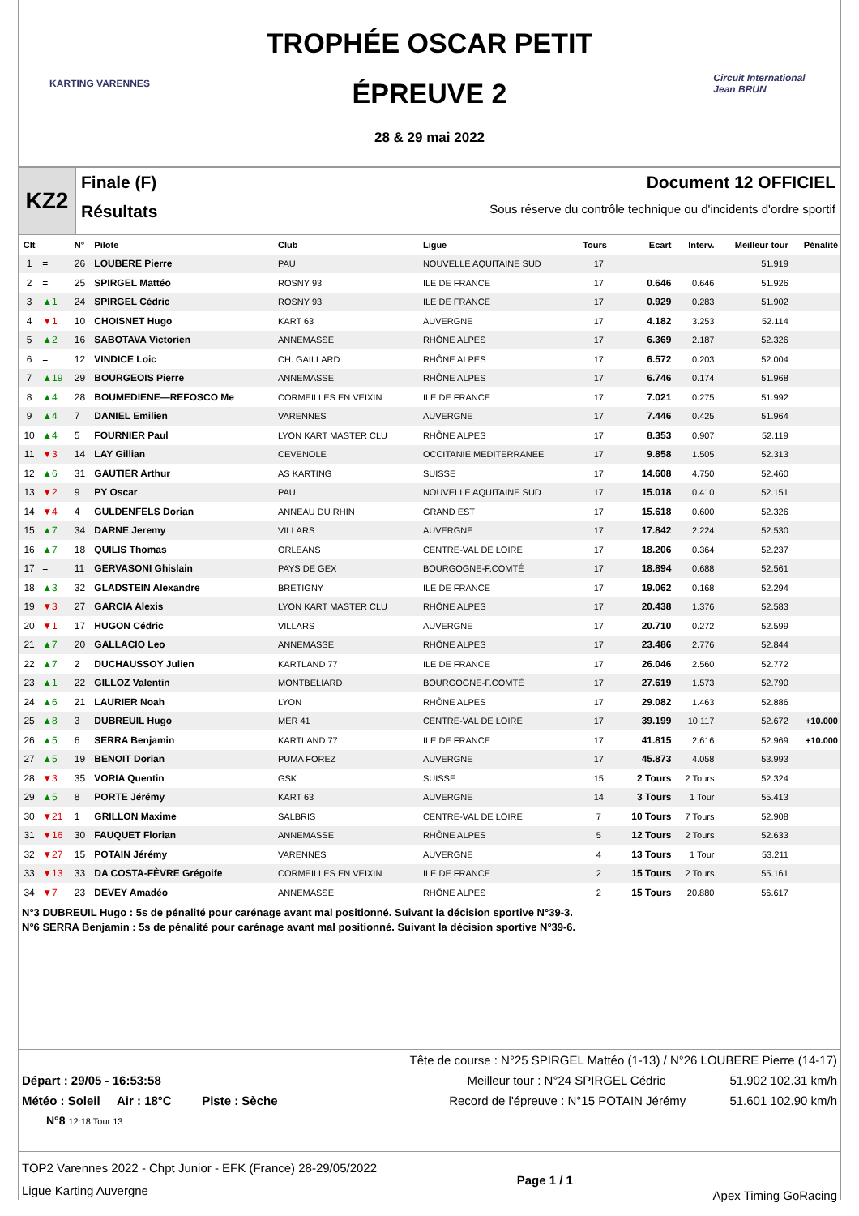KARTING VARENNES
TROPHÉE OSCAR PETIT
ÉPREUVE 2
28 & 29 mai 2022
Circuit International
Jean BRUN
KZ2
Finale (F) Document 12 OFFICIEL
Résultats Sous réserve du contrôle technique ou d'incidents d'ordre sportif
| Clt | | N° | Pilote | Club | Ligue | Tours | Ecart | Interv. | Meilleur tour | Pénalité |
| --- | --- | --- | --- | --- | --- | --- | --- | --- | --- | --- |
| 1 | = | 26 | LOUBERE Pierre | PAU | NOUVELLE AQUITAINE SUD | 17 | | | 51.919 | |
| 2 | = | 25 | SPIRGEL Mattéo | ROSNY 93 | ILE DE FRANCE | 17 | 0.646 | 0.646 | 51.926 | |
| 3 | ▲1 | 24 | SPIRGEL Cédric | ROSNY 93 | ILE DE FRANCE | 17 | 0.929 | 0.283 | 51.902 | |
| 4 | ▼1 | 10 | CHOISNET Hugo | KART 63 | AUVERGNE | 17 | 4.182 | 3.253 | 52.114 | |
| 5 | ▲2 | 16 | SABOTAVA Victorien | ANNEMASSE | RHÔNE ALPES | 17 | 6.369 | 2.187 | 52.326 | |
| 6 | = | 12 | VINDICE Loic | CH. GAILLARD | RHÔNE ALPES | 17 | 6.572 | 0.203 | 52.004 | |
| 7 | ▲19 | 29 | BOURGEOIS Pierre | ANNEMASSE | RHÔNE ALPES | 17 | 6.746 | 0.174 | 51.968 | |
| 8 | ▲4 | 28 | BOUMEDIENE—REFOSCO Me | CORMEILLES EN VEIXIN | ILE DE FRANCE | 17 | 7.021 | 0.275 | 51.992 | |
| 9 | ▲4 | 7 | DANIEL Emilien | VARENNES | AUVERGNE | 17 | 7.446 | 0.425 | 51.964 | |
| 10 | ▲4 | 5 | FOURNIER Paul | LYON KART MASTER CLU | RHÔNE ALPES | 17 | 8.353 | 0.907 | 52.119 | |
| 11 | ▼3 | 14 | LAY Gillian | CEVENOLE | OCCITANIE MEDITERRANEE | 17 | 9.858 | 1.505 | 52.313 | |
| 12 | ▲6 | 31 | GAUTIER Arthur | AS KARTING | SUISSE | 17 | 14.608 | 4.750 | 52.460 | |
| 13 | ▼2 | 9 | PY Oscar | PAU | NOUVELLE AQUITAINE SUD | 17 | 15.018 | 0.410 | 52.151 | |
| 14 | ▼4 | 4 | GULDENFELS Dorian | ANNEAU DU RHIN | GRAND EST | 17 | 15.618 | 0.600 | 52.326 | |
| 15 | ▲7 | 34 | DARNE Jeremy | VILLARS | AUVERGNE | 17 | 17.842 | 2.224 | 52.530 | |
| 16 | ▲7 | 18 | QUILIS Thomas | ORLEANS | CENTRE-VAL DE LOIRE | 17 | 18.206 | 0.364 | 52.237 | |
| 17 | = | 11 | GERVASONI Ghislain | PAYS DE GEX | BOURGOGNE-F.COMTÉ | 17 | 18.894 | 0.688 | 52.561 | |
| 18 | ▲3 | 32 | GLADSTEIN Alexandre | BRETIGNY | ILE DE FRANCE | 17 | 19.062 | 0.168 | 52.294 | |
| 19 | ▼3 | 27 | GARCIA Alexis | LYON KART MASTER CLU | RHÔNE ALPES | 17 | 20.438 | 1.376 | 52.583 | |
| 20 | ▼1 | 17 | HUGON Cédric | VILLARS | AUVERGNE | 17 | 20.710 | 0.272 | 52.599 | |
| 21 | ▲7 | 20 | GALLACIO Leo | ANNEMASSE | RHÔNE ALPES | 17 | 23.486 | 2.776 | 52.844 | |
| 22 | ▲7 | 2 | DUCHAUSSOY Julien | KARTLAND 77 | ILE DE FRANCE | 17 | 26.046 | 2.560 | 52.772 | |
| 23 | ▲1 | 22 | GILLOZ Valentin | MONTBELIARD | BOURGOGNE-F.COMTÉ | 17 | 27.619 | 1.573 | 52.790 | |
| 24 | ▲6 | 21 | LAURIER Noah | LYON | RHÔNE ALPES | 17 | 29.082 | 1.463 | 52.886 | |
| 25 | ▲8 | 3 | DUBREUIL Hugo | MER 41 | CENTRE-VAL DE LOIRE | 17 | 39.199 | 10.117 | 52.672 | +10.000 |
| 26 | ▲5 | 6 | SERRA Benjamin | KARTLAND 77 | ILE DE FRANCE | 17 | 41.815 | 2.616 | 52.969 | +10.000 |
| 27 | ▲5 | 19 | BENOIT Dorian | PUMA FOREZ | AUVERGNE | 17 | 45.873 | 4.058 | 53.993 | |
| 28 | ▼3 | 35 | VORIA Quentin | GSK | SUISSE | 15 | 2 Tours | 2 Tours | 52.324 | |
| 29 | ▲5 | 8 | PORTE Jérémy | KART 63 | AUVERGNE | 14 | 3 Tours | 1 Tour | 55.413 | |
| 30 | ▼21 | 1 | GRILLON Maxime | SALBRIS | CENTRE-VAL DE LOIRE | 7 | 10 Tours | 7 Tours | 52.908 | |
| 31 | ▼16 | 30 | FAUQUET Florian | ANNEMASSE | RHÔNE ALPES | 5 | 12 Tours | 2 Tours | 52.633 | |
| 32 | ▼27 | 15 | POTAIN Jérémy | VARENNES | AUVERGNE | 4 | 13 Tours | 1 Tour | 53.211 | |
| 33 | ▼13 | 33 | DA COSTA-FÈVRE Grégoife | CORMEILLES EN VEIXIN | ILE DE FRANCE | 2 | 15 Tours | 2 Tours | 55.161 | |
| 34 | ▼7 | 23 | DEVEY Amadéo | ANNEMASSE | RHÔNE ALPES | 2 | 15 Tours | 20.880 | 56.617 | |
N°3 DUBREUIL Hugo : 5s de pénalité pour carénage avant mal positionné. Suivant la décision sportive N°39-3.
N°6 SERRA Benjamin : 5s de pénalité pour carénage avant mal positionné. Suivant la décision sportive N°39-6.
Tête de course : N°25 SPIRGEL Mattéo (1-13) / N°26 LOUBERE Pierre (14-17)
Départ : 29/05 - 16:53:58 Meilleur tour : N°24 SPIRGEL Cédric 51.902 102.31 km/h
Météo : Soleil Air : 18°C Piste : Sèche Record de l'épreuve : N°15 POTAIN Jérémy 51.601 102.90 km/h
N°8 12:18 Tour 13
TOP2 Varennes 2022 - Chpt Junior - EFK (France) 28-29/05/2022
Ligue Karting Auvergne
Page 1 / 1 Apex Timing GoRacing